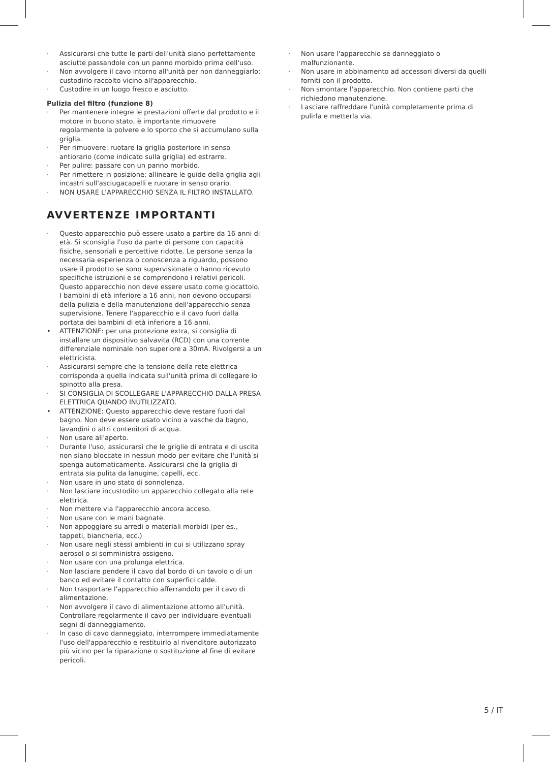· Assicurarsi che tutte le parti dell'unità siano perfettamente asciutte passandole con un panno morbido prima dell'uso.
· Non avvolgere il cavo intorno all'unità per non danneggiarlo: custodirlo raccolto vicino all'apparecchio.
· Custodire in un luogo fresco e asciutto.
Pulizia del filtro (funzione 8)
· Per mantenere integre le prestazioni offerte dal prodotto e il motore in buono stato, è importante rimuovere regolarmente la polvere e lo sporco che si accumulano sulla griglia.
· Per rimuovere: ruotare la griglia posteriore in senso antiorario (come indicato sulla griglia) ed estrarre.
· Per pulire: passare con un panno morbido.
· Per rimettere in posizione: allineare le guide della griglia agli incastri sull'asciugacapelli e ruotare in senso orario.
· NON USARE L'APPARECCHIO SENZA IL FILTRO INSTALLATO.
AVVERTENZE IMPORTANTI
· Questo apparecchio può essere usato a partire da 16 anni di età. Si sconsiglia l'uso da parte di persone con capacità fisiche, sensoriali e percettive ridotte. Le persone senza la necessaria esperienza o conoscenza a riguardo, possono usare il prodotto se sono supervisionate o hanno ricevuto specifiche istruzioni e se comprendono i relativi pericoli. Questo apparecchio non deve essere usato come giocattolo. I bambini di età inferiore a 16 anni, non devono occuparsi della pulizia e della manutenzione dell'apparecchio senza supervisione. Tenere l'apparecchio e il cavo fuori dalla portata dei bambini di età inferiore a 16 anni.
• ATTENZIONE: per una protezione extra, si consiglia di installare un dispositivo salvavita (RCD) con una corrente differenziale nominale non superiore a 30mA. Rivolgersi a un elettricista.
· Assicurarsi sempre che la tensione della rete elettrica corrisponda a quella indicata sull'unità prima di collegare lo spinotto alla presa.
· SI CONSIGLIA DI SCOLLEGARE L'APPARECCHIO DALLA PRESA ELETTRICA QUANDO INUTILIZZATO.
• ATTENZIONE: Questo apparecchio deve restare fuori dal bagno. Non deve essere usato vicino a vasche da bagno, lavandini o altri contenitori di acqua.
· Non usare all'aperto.
· Durante l'uso, assicurarsi che le griglie di entrata e di uscita non siano bloccate in nessun modo per evitare che l'unità si spenga automaticamente. Assicurarsi che la griglia di entrata sia pulita da lanugine, capelli, ecc.
· Non usare in uno stato di sonnolenza.
· Non lasciare incustodito un apparecchio collegato alla rete elettrica.
· Non mettere via l'apparecchio ancora acceso.
· Non usare con le mani bagnate.
· Non appoggiare su arredi o materiali morbidi (per es., tappeti, biancheria, ecc.)
· Non usare negli stessi ambienti in cui si utilizzano spray aerosol o si somministra ossigeno.
· Non usare con una prolunga elettrica.
· Non lasciare pendere il cavo dal bordo di un tavolo o di un banco ed evitare il contatto con superfici calde.
· Non trasportare l'apparecchio afferrandolo per il cavo di alimentazione.
· Non avvolgere il cavo di alimentazione attorno all'unità. Controllare regolarmente il cavo per individuare eventuali segni di danneggiamento.
· In caso di cavo danneggiato, interrompere immediatamente l'uso dell'apparecchio e restituirlo al rivenditore autorizzato più vicino per la riparazione o sostituzione al fine di evitare pericoli.
· Non usare l'apparecchio se danneggiato o malfunzionante.
· Non usare in abbinamento ad accessori diversi da quelli forniti con il prodotto.
· Non smontare l'apparecchio. Non contiene parti che richiedono manutenzione.
· Lasciare raffreddare l'unità completamente prima di pulirla e metterla via.
5 / IT